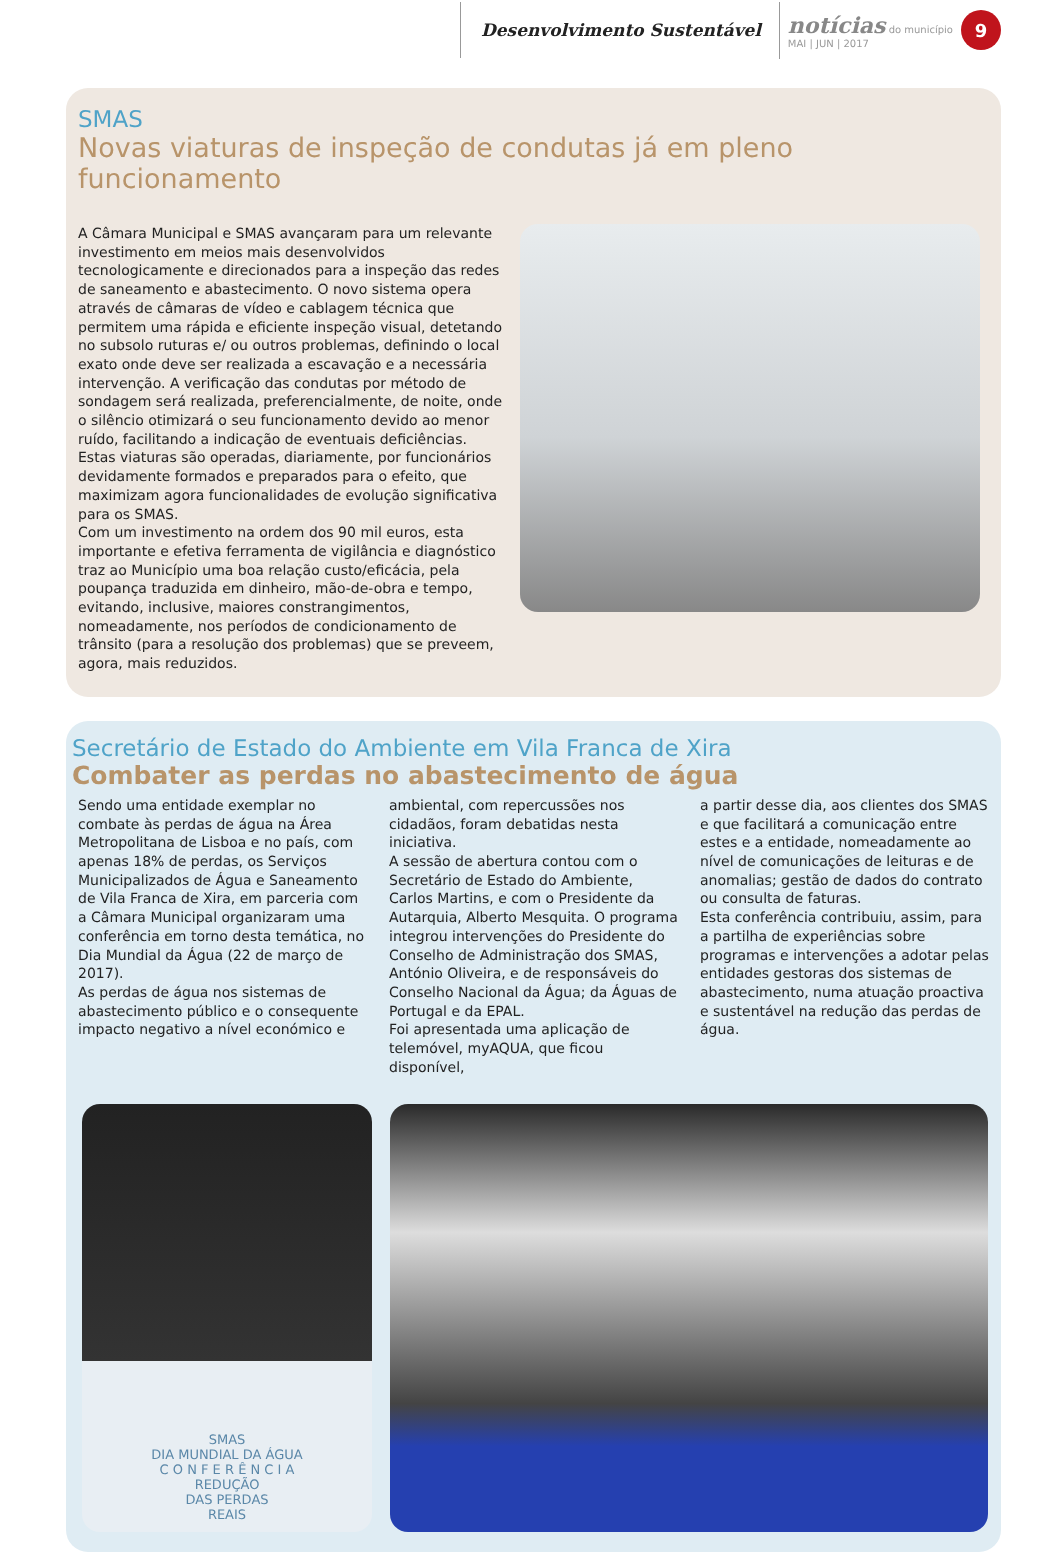Desenvolvimento Sustentável
notícias do município
MAI | JUN | 2017
9
SMAS
Novas viaturas de inspeção de condutas já em pleno funcionamento
A Câmara Municipal e SMAS avançaram para um relevante investimento em meios mais desenvolvidos tecnologicamente e direcionados para a inspeção das redes de saneamento e abastecimento. O novo sistema opera através de câmaras de vídeo e cablagem técnica que permitem uma rápida e eficiente inspeção visual, detetando no subsolo ruturas e/ ou outros problemas, definindo o local exato onde deve ser realizada a escavação e a necessária intervenção. A verificação das condutas por método de sondagem será realizada, preferencialmente, de noite, onde o silêncio otimizará o seu funcionamento devido ao menor ruído, facilitando a indicação de eventuais deficiências. Estas viaturas são operadas, diariamente, por funcionários devidamente formados e preparados para o efeito, que maximizam agora funcionalidades de evolução significativa para os SMAS.
Com um investimento na ordem dos 90 mil euros, esta importante e efetiva ferramenta de vigilância e diagnóstico traz ao Município uma boa relação custo/eficácia, pela poupança traduzida em dinheiro, mão-de-obra e tempo, evitando, inclusive, maiores constrangimentos, nomeadamente, nos períodos de condicionamento de trânsito (para a resolução dos problemas) que se preveem, agora, mais reduzidos.
Secretário de Estado do Ambiente em Vila Franca de Xira
Combater as perdas no abastecimento de água
Sendo uma entidade exemplar no combate às perdas de água na Área Metropolitana de Lisboa e no país, com apenas 18% de perdas, os Serviços Municipalizados de Água e Saneamento de Vila Franca de Xira, em parceria com a Câmara Municipal organizaram uma conferência em torno desta temática, no Dia Mundial da Água (22 de março de 2017).
As perdas de água nos sistemas de abastecimento público e o consequente impacto negativo a nível económico e
ambiental, com repercussões nos cidadãos, foram debatidas nesta iniciativa.
A sessão de abertura contou com o Secretário de Estado do Ambiente, Carlos Martins, e com o Presidente da Autarquia, Alberto Mesquita. O programa integrou intervenções do Presidente do Conselho de Administração dos SMAS, António Oliveira, e de responsáveis do Conselho Nacional da Água; da Águas de Portugal e da EPAL.
Foi apresentada uma aplicação de telemóvel, myAQUA, que ficou disponível,
a partir desse dia, aos clientes dos SMAS e que facilitará a comunicação entre estes e a entidade, nomeadamente ao nível de comunicações de leituras e de anomalias; gestão de dados do contrato ou consulta de faturas.
Esta conferência contribuiu, assim, para a partilha de experiências sobre programas e intervenções a adotar pelas entidades gestoras dos sistemas de abastecimento, numa atuação proactiva e sustentável na redução das perdas de água.
SMAS
DIA MUNDIAL DA ÁGUA
C O N F E R Ê N C I A
REDUÇÃO
DAS PERDAS
REAIS